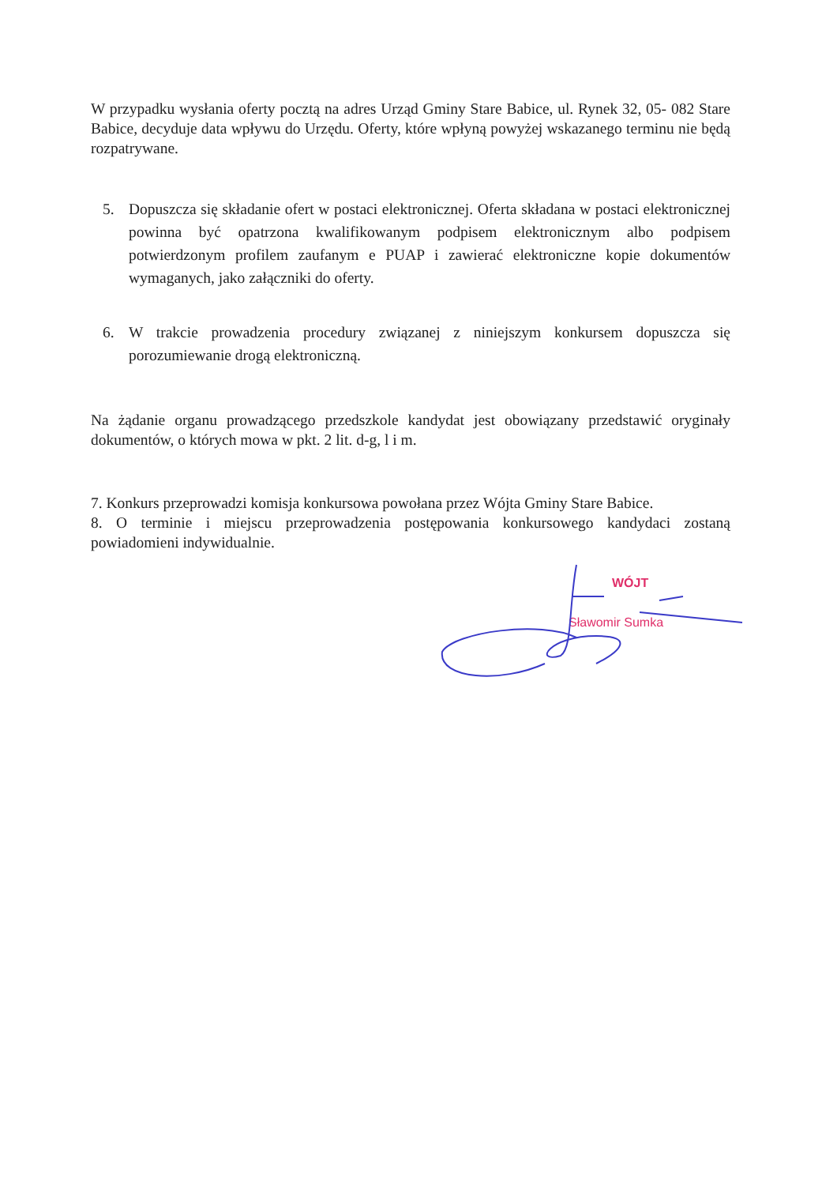W przypadku wysłania oferty pocztą na adres Urząd Gminy Stare Babice, ul. Rynek 32, 05- 082 Stare Babice, decyduje data wpływu do Urzędu. Oferty, które wpłyną powyżej wskazanego terminu nie będą rozpatrywane.
5. Dopuszcza się składanie ofert w postaci elektronicznej. Oferta składana w postaci elektronicznej powinna być opatrzona kwalifikowanym podpisem elektronicznym albo podpisem potwierdzonym profilem zaufanym e PUAP i zawierać elektroniczne kopie dokumentów wymaganych, jako załączniki do oferty.
6. W trakcie prowadzenia procedury związanej z niniejszym konkursem dopuszcza się porozumiewanie drogą elektroniczną.
Na żądanie organu prowadzącego przedszkole kandydat jest obowiązany przedstawić oryginały dokumentów, o których mowa w pkt. 2 lit. d-g, l i m.
7. Konkurs przeprowadzi komisja konkursowa powołana przez Wójta Gminy Stare Babice.
8. O terminie i miejscu przeprowadzenia postępowania konkursowego kandydaci zostaną powiadomieni indywidualnie.
WÓJT
Sławomir Sumka